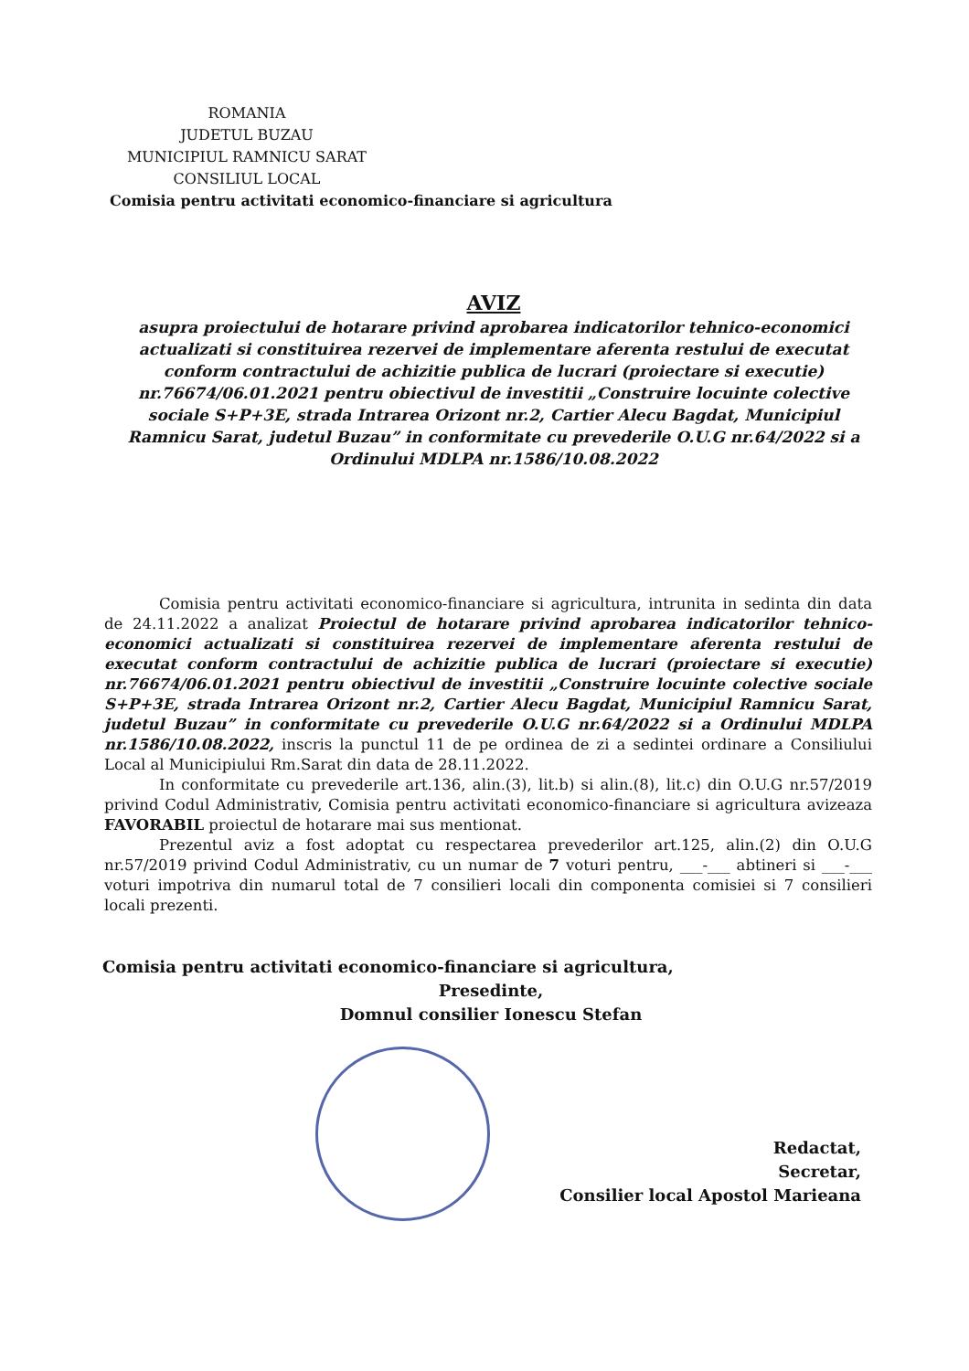ROMANIA
JUDETUL BUZAU
MUNICIPIUL RAMNICU SARAT
CONSILIUL LOCAL
Comisia pentru activitati economico-financiare si agricultura
AVIZ
asupra proiectului de hotarare privind aprobarea indicatorilor tehnico-economici actualizati si constituirea rezervei de implementare aferenta restului de executat conform contractului de achizitie publica de lucrari (proiectare si executie) nr.76674/06.01.2021 pentru obiectivul de investitii „Construire locuinte colective sociale S+P+3E, strada Intrarea Orizont nr.2, Cartier Alecu Bagdat, Municipiul Ramnicu Sarat, judetul Buzau” in conformitate cu prevederile O.U.G nr.64/2022 si a Ordinului MDLPA nr.1586/10.08.2022
Comisia pentru activitati economico-financiare si agricultura, intrunita in sedinta din data de 24.11.2022 a analizat Proiectul de hotarare privind aprobarea indicatorilor tehnico-economici actualizati si constituirea rezervei de implementare aferenta restului de executat conform contractului de achizitie publica de lucrari (proiectare si executie) nr.76674/06.01.2021 pentru obiectivul de investitii „Construire locuinte colective sociale S+P+3E, strada Intrarea Orizont nr.2, Cartier Alecu Bagdat, Municipiul Ramnicu Sarat, judetul Buzau” in conformitate cu prevederile O.U.G nr.64/2022 si a Ordinului MDLPA nr.1586/10.08.2022, inscris la punctul 11 de pe ordinea de zi a sedintei ordinare a Consiliului Local al Municipiului Rm.Sarat din data de 28.11.2022.
In conformitate cu prevederile art.136, alin.(3), lit.b) si alin.(8), lit.c) din O.U.G nr.57/2019 privind Codul Administrativ, Comisia pentru activitati economico-financiare si agricultura avizeaza FAVORABIL proiectul de hotarare mai sus mentionat.
Prezentul aviz a fost adoptat cu respectarea prevederilor art.125, alin.(2) din O.U.G nr.57/2019 privind Codul Administrativ, cu un numar de 7 voturi pentru, ___-___ abtineri si ___-___ voturi impotriva din numarul total de 7 consilieri locali din componenta comisiei si 7 consilieri locali prezenti.
Comisia pentru activitati economico-financiare si agricultura,
Presedinte,
Domnul consilier Ionescu Stefan
Redactat,
Secretar,
Consilier local Apostol Marieana